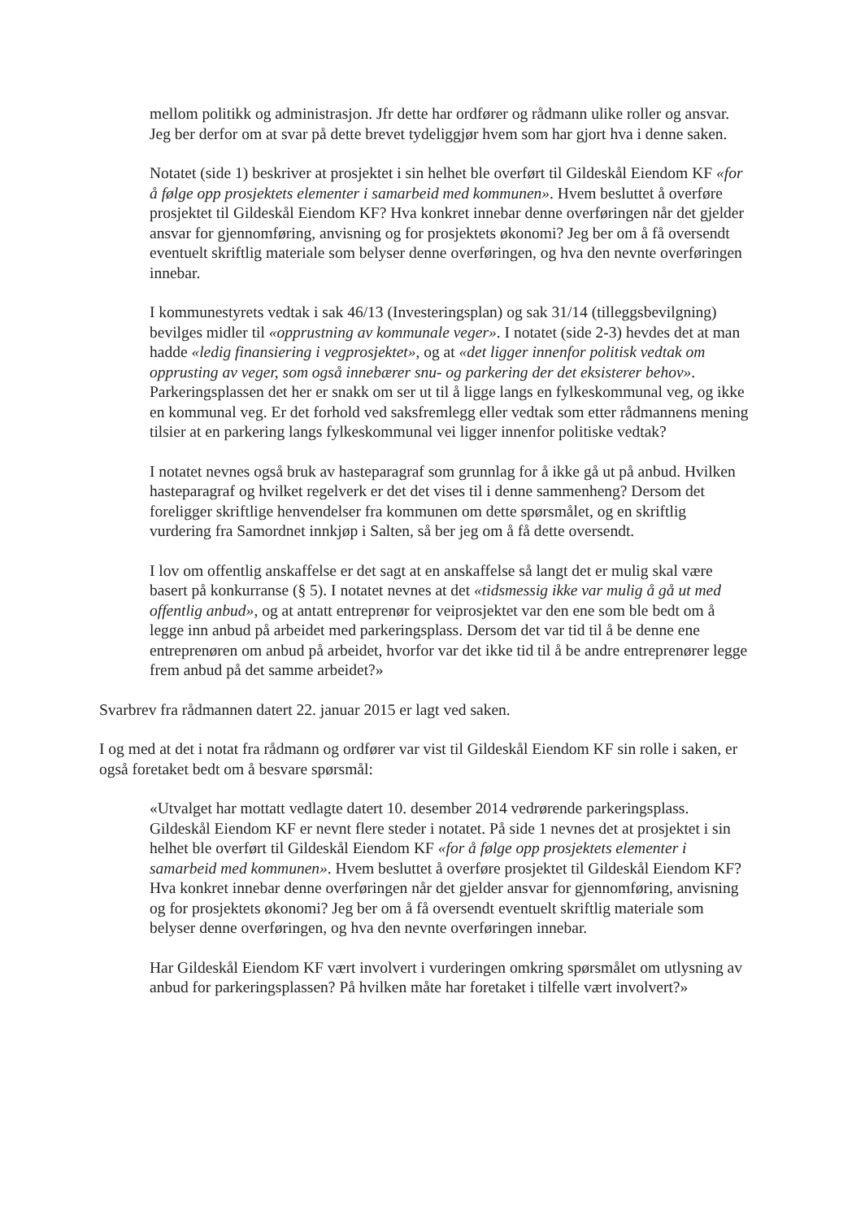mellom politikk og administrasjon. Jfr dette har ordfører og rådmann ulike roller og ansvar. Jeg ber derfor om at svar på dette brevet tydeliggjør hvem som har gjort hva i denne saken.
Notatet (side 1) beskriver at prosjektet i sin helhet ble overført til Gildeskål Eiendom KF «for å følge opp prosjektets elementer i samarbeid med kommunen». Hvem besluttet å overføre prosjektet til Gildeskål Eiendom KF? Hva konkret innebar denne overføringen når det gjelder ansvar for gjennomføring, anvisning og for prosjektets økonomi? Jeg ber om å få oversendt eventuelt skriftlig materiale som belyser denne overføringen, og hva den nevnte overføringen innebar.
I kommunestyrets vedtak i sak 46/13 (Investeringsplan) og sak 31/14 (tilleggsbevilgning) bevilges midler til «opprustning av kommunale veger». I notatet (side 2-3) hevdes det at man hadde «ledig finansiering i vegprosjektet», og at «det ligger innenfor politisk vedtak om opprusting av veger, som også innebærer snu- og parkering der det eksisterer behov». Parkeringsplassen det her er snakk om ser ut til å ligge langs en fylkeskommunal veg, og ikke en kommunal veg. Er det forhold ved saksfremlegg eller vedtak som etter rådmannens mening tilsier at en parkering langs fylkeskommunal vei ligger innenfor politiske vedtak?
I notatet nevnes også bruk av hasteparagraf som grunnlag for å ikke gå ut på anbud. Hvilken hasteparagraf og hvilket regelverk er det det vises til i denne sammenheng? Dersom det foreligger skriftlige henvendelser fra kommunen om dette spørsmålet, og en skriftlig vurdering fra Samordnet innkjøp i Salten, så ber jeg om å få dette oversendt.
I lov om offentlig anskaffelse er det sagt at en anskaffelse så langt det er mulig skal være basert på konkurranse (§ 5). I notatet nevnes at det «tidsmessig ikke var mulig å gå ut med offentlig anbud», og at antatt entreprenør for veiprosjektet var den ene som ble bedt om å legge inn anbud på arbeidet med parkeringsplass. Dersom det var tid til å be denne ene entreprenøren om anbud på arbeidet, hvorfor var det ikke tid til å be andre entreprenører legge frem anbud på det samme arbeidet?»
Svarbrev fra rådmannen datert 22. januar 2015 er lagt ved saken.
I og med at det i notat fra rådmann og ordfører var vist til Gildeskål Eiendom KF sin rolle i saken, er også foretaket bedt om å besvare spørsmål:
«Utvalget har mottatt vedlagte datert 10. desember 2014 vedrørende parkeringsplass. Gildeskål Eiendom KF er nevnt flere steder i notatet. På side 1 nevnes det at prosjektet i sin helhet ble overført til Gildeskål Eiendom KF «for å følge opp prosjektets elementer i samarbeid med kommunen». Hvem besluttet å overføre prosjektet til Gildeskål Eiendom KF? Hva konkret innebar denne overføringen når det gjelder ansvar for gjennomføring, anvisning og for prosjektets økonomi? Jeg ber om å få oversendt eventuelt skriftlig materiale som belyser denne overføringen, og hva den nevnte overføringen innebar.
Har Gildeskål Eiendom KF vært involvert i vurderingen omkring spørsmålet om utlysning av anbud for parkeringsplassen? På hvilken måte har foretaket i tilfelle vært involvert?»